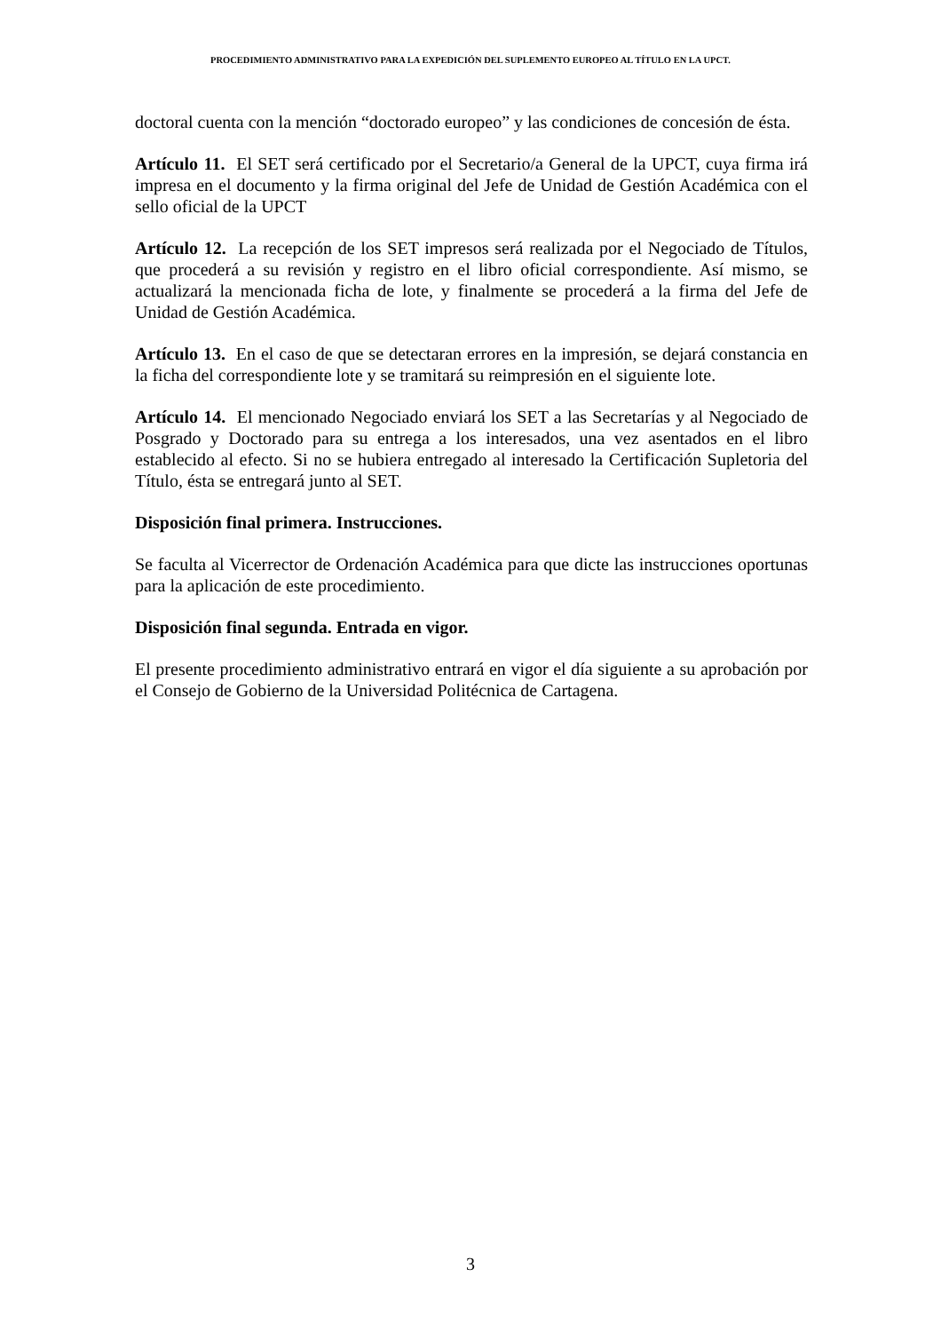PROCEDIMIENTO ADMINISTRATIVO PARA LA EXPEDICIÓN DEL SUPLEMENTO EUROPEO AL TÍTULO EN LA UPCT.
doctoral cuenta con la mención “doctorado europeo” y las condiciones de concesión de ésta.
Artículo 11. El SET será certificado por el Secretario/a General de la UPCT, cuya firma irá impresa en el documento y la firma original del Jefe de Unidad de Gestión Académica con el sello oficial de la UPCT
Artículo 12. La recepción de los SET impresos será realizada por el Negociado de Títulos, que procederá a su revisión y registro en el libro oficial correspondiente. Así mismo, se actualizará la mencionada ficha de lote, y finalmente se procederá a la firma del Jefe de Unidad de Gestión Académica.
Artículo 13. En el caso de que se detectaran errores en la impresión, se dejará constancia en la ficha del correspondiente lote y se tramitará su reimpresión en el siguiente lote.
Artículo 14. El mencionado Negociado enviará los SET a las Secretarías y al Negociado de Posgrado y Doctorado para su entrega a los interesados, una vez asentados en el libro establecido al efecto. Si no se hubiera entregado al interesado la Certificación Supletoria del Título, ésta se entregará junto al SET.
Disposición final primera. Instrucciones.
Se faculta al Vicerrector de Ordenación Académica para que dicte las instrucciones oportunas para la aplicación de este procedimiento.
Disposición final segunda. Entrada en vigor.
El presente procedimiento administrativo entrará en vigor el día siguiente a su aprobación por el Consejo de Gobierno de la Universidad Politécnica de Cartagena.
3